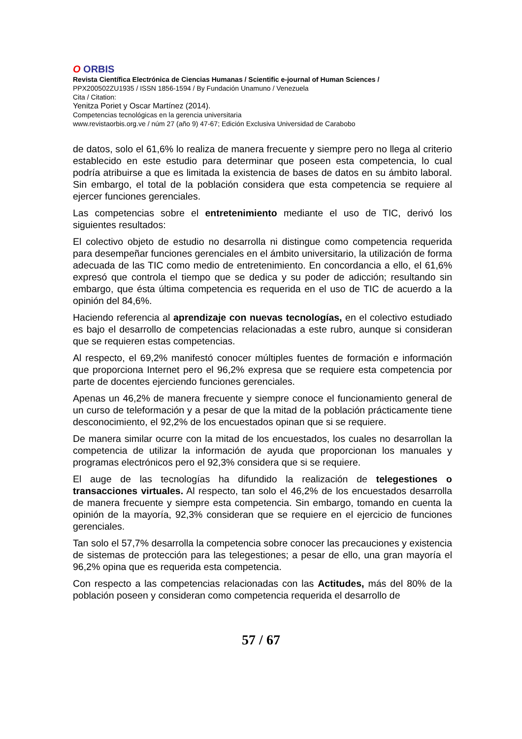O ORBIS
Revista Científica Electrónica de Ciencias Humanas / Scientific e-journal of Human Sciences /
PPX200502ZU1935 / ISSN 1856-1594 / By Fundación Unamuno / Venezuela
Cita / Citation:
Yenitza Poriet y Oscar Martínez (2014).
Competencias tecnológicas en la gerencia universitaria
www.revistaorbis.org.ve / núm 27 (año 9) 47-67; Edición Exclusiva Universidad de Carabobo
de datos, solo el 61,6% lo realiza de manera frecuente y siempre pero no llega al criterio establecido en este estudio para determinar que poseen esta competencia, lo cual podría atribuirse a que es limitada la existencia de bases de datos en su ámbito laboral. Sin embargo, el total de la población considera que esta competencia se requiere al ejercer funciones gerenciales.
Las competencias sobre el entretenimiento mediante el uso de TIC, derivó los siguientes resultados:
El colectivo objeto de estudio no desarrolla ni distingue como competencia requerida para desempeñar funciones gerenciales en el ámbito universitario, la utilización de forma adecuada de las TIC como medio de entretenimiento. En concordancia a ello, el 61,6% expresó que controla el tiempo que se dedica y su poder de adicción; resultando sin embargo, que ésta última competencia es requerida en el uso de TIC de acuerdo a la opinión del 84,6%.
Haciendo referencia al aprendizaje con nuevas tecnologías, en el colectivo estudiado es bajo el desarrollo de competencias relacionadas a este rubro, aunque si consideran que se requieren estas competencias.
Al respecto, el 69,2% manifestó conocer múltiples fuentes de formación e información que proporciona Internet pero el 96,2% expresa que se requiere esta competencia por parte de docentes ejerciendo funciones gerenciales.
Apenas un 46,2% de manera frecuente y siempre conoce el funcionamiento general de un curso de teleformación y a pesar de que la mitad de la población prácticamente tiene desconocimiento, el 92,2% de los encuestados opinan que si se requiere.
De manera similar ocurre con la mitad de los encuestados, los cuales no desarrollan la competencia de utilizar la información de ayuda que proporcionan los manuales y programas electrónicos pero el 92,3% considera que si se requiere.
El auge de las tecnologías ha difundido la realización de telegestiones o transacciones virtuales. Al respecto, tan solo el 46,2% de los encuestados desarrolla de manera frecuente y siempre esta competencia. Sin embargo, tomando en cuenta la opinión de la mayoría, 92,3% consideran que se requiere en el ejercicio de funciones gerenciales.
Tan solo el 57,7% desarrolla la competencia sobre conocer las precauciones y existencia de sistemas de protección para las telegestiones; a pesar de ello, una gran mayoría el 96,2% opina que es requerida esta competencia.
Con respecto a las competencias relacionadas con las Actitudes, más del 80% de la población poseen y consideran como competencia requerida el desarrollo de
57 / 67